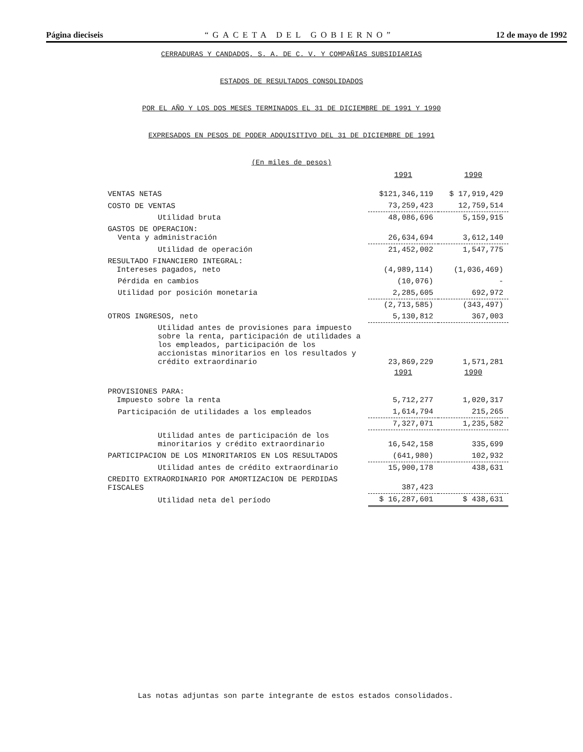Página dieciseis “GACETA DEL GOBIERNO” 12 de mayo de 1992
CERRADURAS Y CANDADOS, S. A. DE C. V. Y COMPAÑIAS SUBSIDIARIAS
ESTADOS DE RESULTADOS CONSOLIDADOS
POR EL AÑO Y LOS DOS MESES TERMINADOS EL 31 DE DICIEMBRE DE 1991 Y 1990
EXPRESADOS EN PESOS DE PODER ADQUISITIVO DEL 31 DE DICIEMBRE DE 1991
(En miles de pesos)
| | 1991 | 1990 |
| VENTAS NETAS | $121,346,119 | $ 17,919,429 |
| COSTO DE VENTAS | 73,259,423 | 12,759,514 |
| Utilidad bruta | 48,086,696 | 5,159,915 |
| GASTOS DE OPERACION: Venta y administración | 26,634,694 | 3,612,140 |
| Utilidad de operación | 21,452,002 | 1,547,775 |
| RESULTADO FINANCIERO INTEGRAL: Intereses pagados, neto | (4,989,114) | (1,036,469) |
| Pérdida en cambios | (10,076) | - |
| Utilidad por posición monetaria | 2,285,605 | 692,972 |
| | (2,713,585) | (343,497) |
| OTROS INGRESOS, neto | 5,130,812 | 367,003 |
| Utilidad antes de provisiones para impuesto sobre la renta, participación de utilidades a los empleados, participación de los accionistas minoritarios en los resultados y crédito extraordinario | 23,869,229 | 1,571,281 |
| | 1991 | 1990 |
| PROVISIONES PARA: Impuesto sobre la renta | 5,712,277 | 1,020,317 |
| Participación de utilidades a los empleados | 1,614,794 | 215,265 |
| | 7,327,071 | 1,235,582 |
| Utilidad antes de participación de los minoritarios y crédito extraordinario | 16,542,158 | 335,699 |
| PARTICIPACION DE LOS MINORITARIOS EN LOS RESULTADOS | (641,980) | 102,932 |
| Utilidad antes de crédito extraordinario | 15,900,178 | 438,631 |
| CREDITO EXTRAORDINARIO POR AMORTIZACION DE PERDIDAS FISCALES | 387,423 | |
| Utilidad neta del período | $ 16,287,601 | $ 438,631 |
Las notas adjuntas son parte integrante de estos estados consolidados.